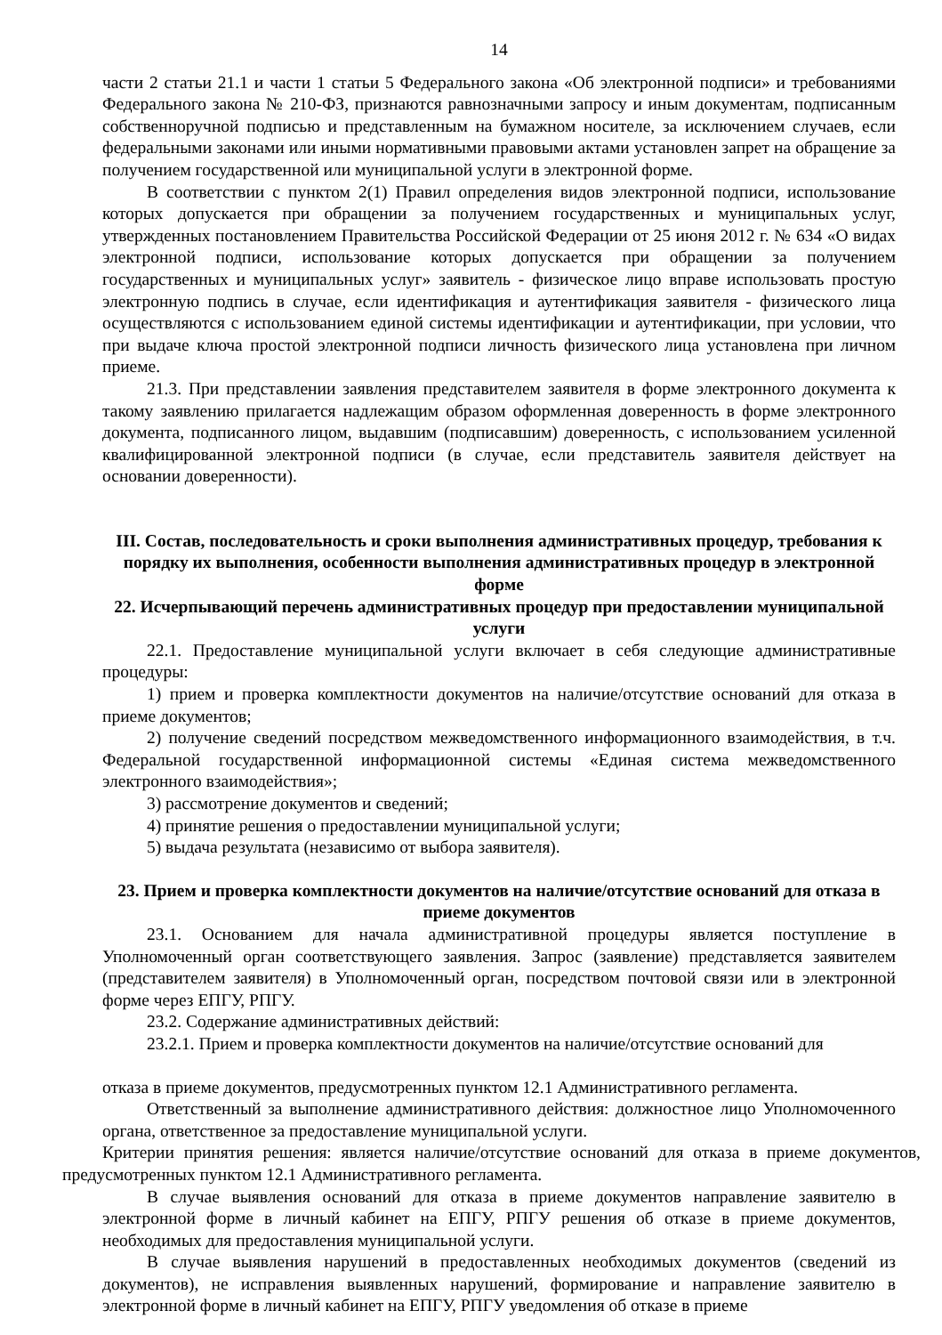14
части 2 статьи 21.1 и части 1 статьи 5 Федерального закона «Об электронной подписи» и требованиями Федерального закона № 210-ФЗ, признаются равнозначными запросу и иным документам, подписанным собственноручной подписью и представленным на бумажном носителе, за исключением случаев, если федеральными законами или иными нормативными правовыми актами установлен запрет на обращение за получением государственной или муниципальной услуги в электронной форме.
В соответствии с пунктом 2(1) Правил определения видов электронной подписи, использование которых допускается при обращении за получением государственных и муниципальных услуг, утвержденных постановлением Правительства Российской Федерации от 25 июня 2012 г. № 634 «О видах электронной подписи, использование которых допускается при обращении за получением государственных и муниципальных услуг» заявитель - физическое лицо вправе использовать простую электронную подпись в случае, если идентификация и аутентификация заявителя - физического лица осуществляются с использованием единой системы идентификации и аутентификации, при условии, что при выдаче ключа простой электронной подписи личность физического лица установлена при личном приеме.
21.3. При представлении заявления представителем заявителя в форме электронного документа к такому заявлению прилагается надлежащим образом оформленная доверенность в форме электронного документа, подписанного лицом, выдавшим (подписавшим) доверенность, с использованием усиленной квалифицированной электронной подписи (в случае, если представитель заявителя действует на основании доверенности).
III. Состав, последовательность и сроки выполнения административных процедур, требования к порядку их выполнения, особенности выполнения административных процедур в электронной форме
22. Исчерпывающий перечень административных процедур при предоставлении муниципальной услуги
22.1. Предоставление муниципальной услуги включает в себя следующие административные процедуры:
1) прием и проверка комплектности документов на наличие/отсутствие оснований для отказа в приеме документов;
2) получение сведений посредством межведомственного информационного взаимодействия, в т.ч. Федеральной государственной информационной системы «Единая система межведомственного электронного взаимодействия»;
3) рассмотрение документов и сведений;
4) принятие решения о предоставлении муниципальной услуги;
5) выдача результата (независимо от выбора заявителя).
23. Прием и проверка комплектности документов на наличие/отсутствие оснований для отказа в приеме документов
23.1. Основанием для начала административной процедуры является поступление в Уполномоченный орган соответствующего заявления. Запрос (заявление) представляется заявителем (представителем заявителя) в Уполномоченный орган, посредством почтовой связи или в электронной форме через ЕПГУ, РПГУ.
23.2. Содержание административных действий:
23.2.1. Прием и проверка комплектности документов на наличие/отсутствие оснований для
отказа в приеме документов, предусмотренных пунктом 12.1 Административного регламента.
Ответственный за выполнение административного действия: должностное лицо Уполномоченного органа, ответственное за предоставление муниципальной услуги.
Критерии принятия решения: является наличие/отсутствие оснований для отказа в приеме документов, предусмотренных пунктом 12.1 Административного регламента.
В случае выявления оснований для отказа в приеме документов направление заявителю в электронной форме в личный кабинет на ЕПГУ, РПГУ решения об отказе в приеме документов, необходимых для предоставления муниципальной услуги.
В случае выявления нарушений в предоставленных необходимых документов (сведений из документов), не исправления выявленных нарушений, формирование и направление заявителю в электронной форме в личный кабинет на ЕПГУ, РПГУ уведомления об отказе в приеме